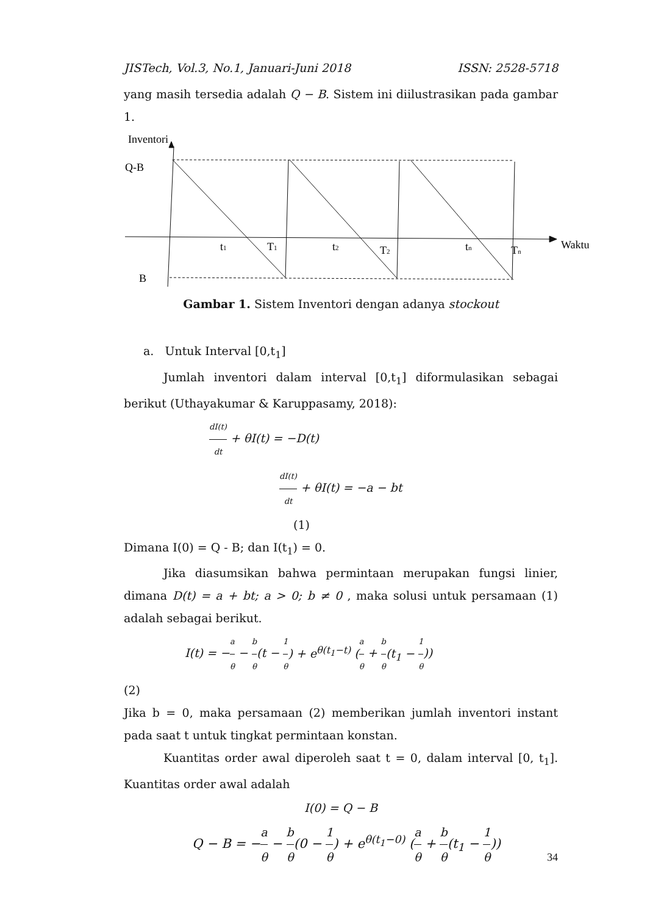JISTech, Vol.3, No.1, Januari-Juni 2018 ISSN: 2528-5718
yang masih tersedia adalah Q − B. Sistem ini diilustrasikan pada gambar 1.
Inventori
Q-B
B
Waktu
t1
T1
t2
T2
tn
Tn
Gambar 1. Sistem Inventori dengan adanya stockout
a. Untuk Interval [0,t<sub>1</sub>]
Jumlah inventori dalam interval [0,t<sub>1</sub>] diformulasikan sebagai berikut (Uthayakumar & Karuppasamy, 2018):
dI(t) dt + θI(t) = −D(t)
dI(t) dt + θI(t) = −a − bt
(1)
Dimana I(0) = Q - B; dan I(t<sub>1</sub>) = 0.
Jika diasumsikan bahwa permintaan merupakan fungsi linier, dimana D(t) = a + bt; a > 0; b ≠ 0 , maka solusi untuk persamaan (1) adalah sebagai berikut.
I(t) = −a θ − b θ(t − 1 θ) + e<sup>θ(t<sub>1</sub>−t)</sup> (a θ + b θ(t<sub>1</sub> − 1 θ))
(2)
Jika b = 0, maka persamaan (2) memberikan jumlah inventori instant pada saat t untuk tingkat permintaan konstan.
Kuantitas order awal diperoleh saat t = 0, dalam interval [0, t<sub>1</sub>]. Kuantitas order awal adalah
I(0) = Q − B
Q − B = −a θ − b θ(0 − 1 θ) + e<sup>θ(t<sub>1</sub>−0)</sup> (a θ + b θ(t<sub>1</sub> − 1 θ))
34